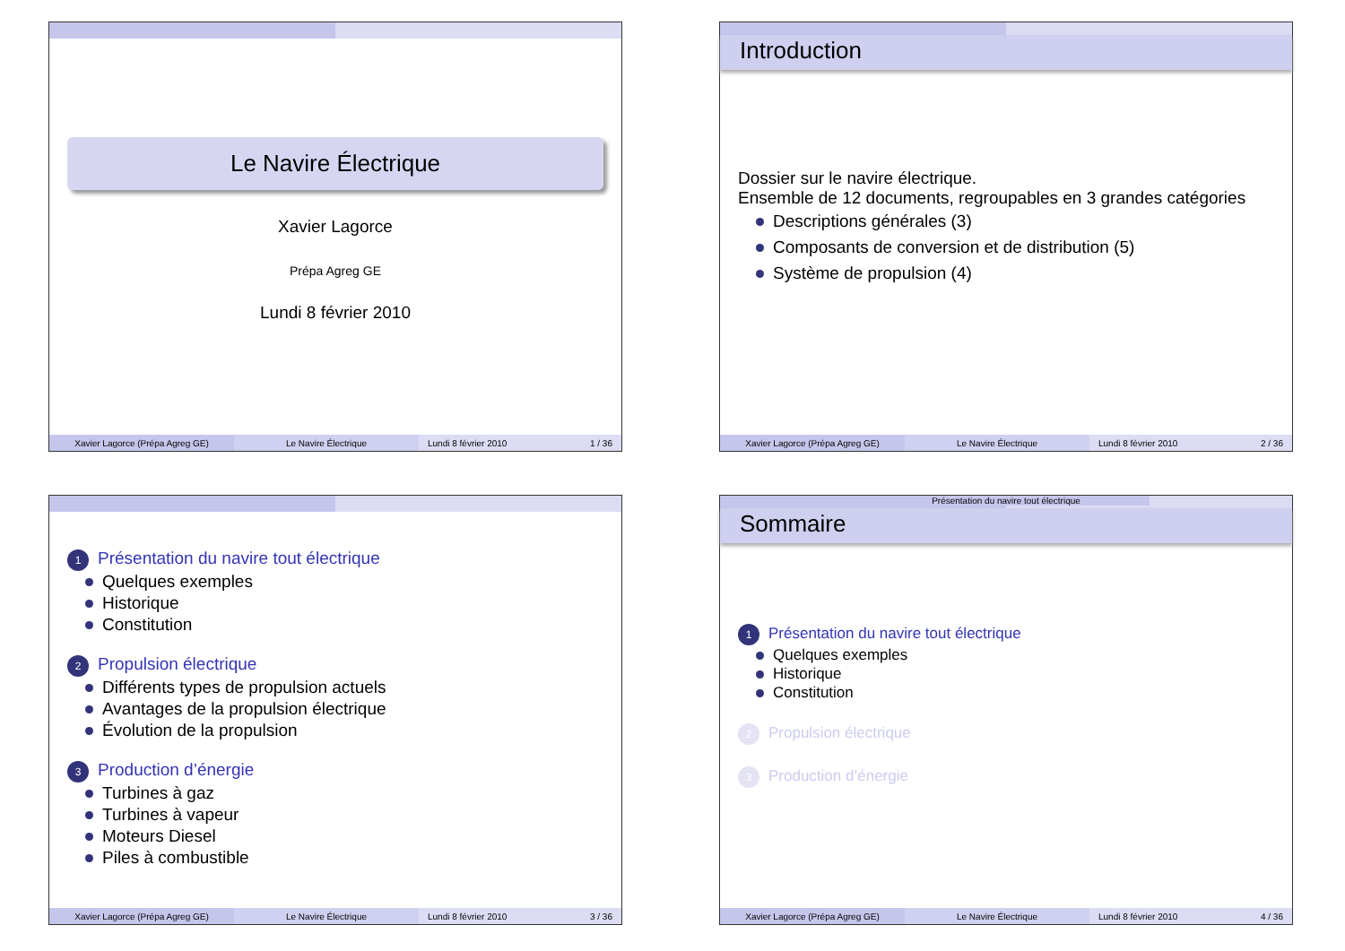Le Navire Électrique
Xavier Lagorce
Prépa Agreg GE
Lundi 8 février 2010
Xavier Lagorce (Prépa Agreg GE)
Le Navire Électrique Lundi 8 février 2010 1 / 36
Introduction
Dossier sur le navire électrique.
Ensemble de 12 documents, regroupables en 3 grandes catégories
Descriptions générales (3)
Composants de conversion et de distribution (5)
Système de propulsion (4)
Xavier Lagorce (Prépa Agreg GE)
Le Navire Électrique Lundi 8 février 2010 2 / 36
1 Présentation du navire tout électrique
Quelques exemples
Historique
Constitution
2 Propulsion électrique
Différents types de propulsion actuels
Avantages de la propulsion électrique
Évolution de la propulsion
3 Production d’énergie
Turbines à gaz
Turbines à vapeur
Moteurs Diesel
Piles à combustible
Xavier Lagorce (Prépa Agreg GE)
Le Navire Électrique Lundi 8 février 2010 3 / 36
Présentation du navire tout électrique
Sommaire
1 Présentation du navire tout électrique
Quelques exemples
Historique
Constitution
2 Propulsion électrique
3 Production d’énergie
Xavier Lagorce (Prépa Agreg GE)
Le Navire Électrique Lundi 8 février 2010 4 / 36